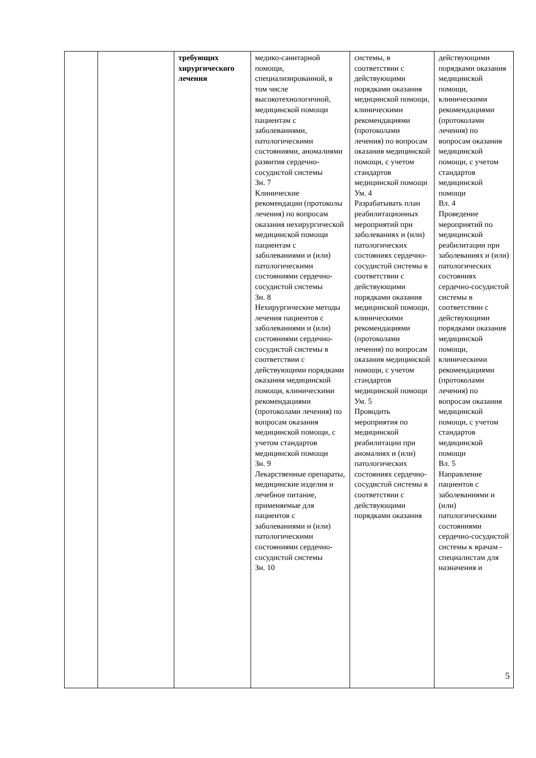| | | требующих хирургического лечения | медико-санитарной помощи, специализированной, в том числе высокотехнологичной, медицинской помощи пациентам с заболеваниями, патологическими состояниями, аномалиями развития сердечно-сосудистой системы Зн. 7 Клинические рекомендации (протоколы лечения) по вопросам оказания нехирургической медицинской помощи пациентам с заболеваниями и (или) патологическими состояниями сердечно-сосудистой системы Зн. 8 Нехирургические методы лечения пациентов с заболеваниями и (или) состояниями сердечно-сосудистой системы в соответствии с действующими порядками оказания медицинской помощи, клиническими рекомендациями (протоколами лечения) по вопросам оказания медицинской помощи, с учетом стандартов медицинской помощи Зн. 9 Лекарственные препараты, медицинские изделия и лечебное питание, применяемые для пациентов с заболеваниями и (или) патологическими состояниями сердечно-сосудистой системы Зн. 10 | системы, в соответствии с действующими порядками оказания медицинской помощи, клиническими рекомендациями (протоколами лечения) по вопросам оказания медицинской помощи, с учетом стандартов медицинской помощи Ум. 4 Разрабатывать план реабилитационных мероприятий при заболеваниях и (или) патологических состояниях сердечно-сосудистой системы в соответствии с действующими порядками оказания медицинской помощи, клиническими рекомендациями (протоколами лечения) по вопросам оказания медицинской помощи, с учетом стандартов медицинской помощи Ум. 5 Проводить мероприятия по медицинской реабилитации при аномалиях и (или) патологических состояниях сердечно-сосудистой системы в соответствии с действующими порядками оказания | действующими порядками оказания медицинской помощи, клиническими рекомендациями (протоколами лечения) по вопросам оказания медицинской помощи, с учетом стандартов медицинской помощи Вл. 4 Проведение мероприятий по медицинской реабилитации при заболеваниях и (или) патологических состояниях сердечно-сосудистой системы в соответствии с действующими порядками оказания медицинской помощи, клиническими рекомендациями (протоколами лечения) по вопросам оказания медицинской помощи, с учетом стандартов медицинской помощи Вл. 5 Направление пациентов с заболеваниями и (или) патологическими состояниями сердечно-сосудистой системы к врачам - специалистам для назначения и |
5